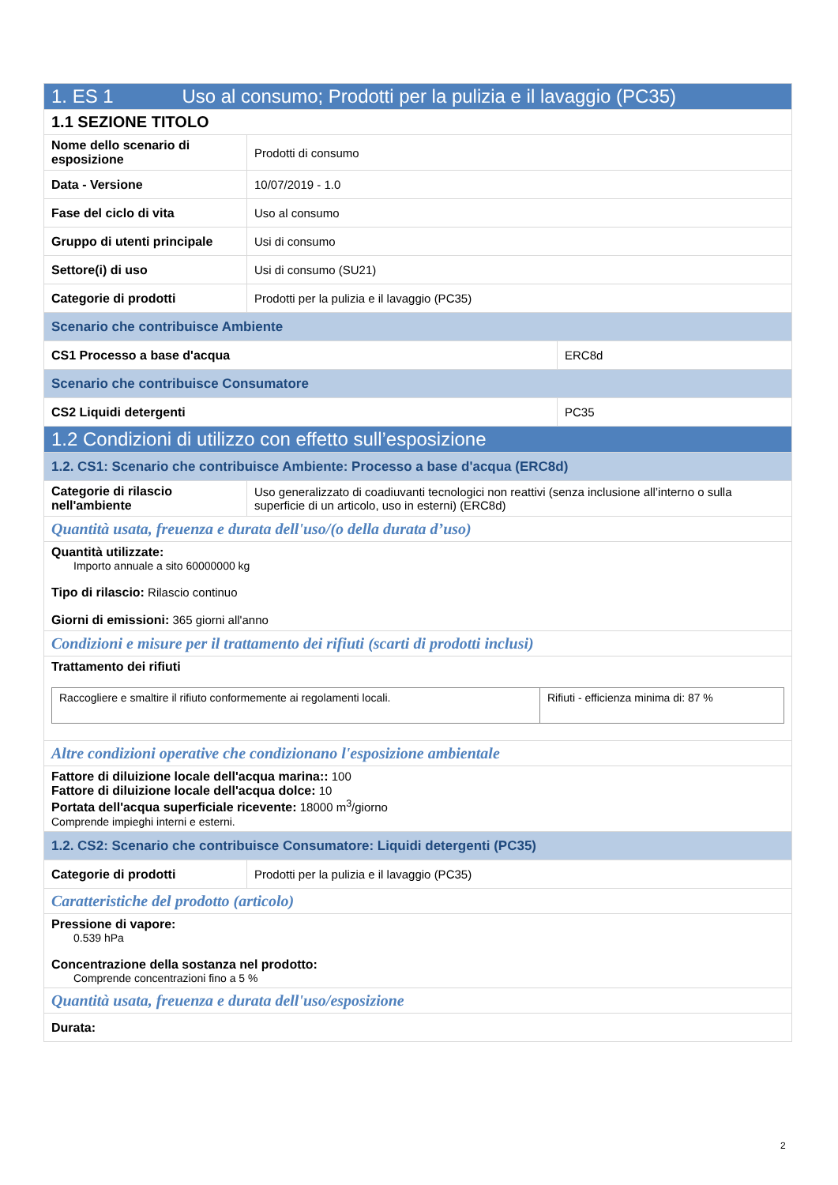| 1. ES 1 Uso al consumo; Prodotti per la pulizia e il lavaggio (PC35) | | |
| 1.1 SEZIONE TITOLO | | |
| Nome dello scenario di esposizione | Prodotti di consumo | |
| Data - Versione | 10/07/2019 - 1.0 | |
| Fase del ciclo di vita | Uso al consumo | |
| Gruppo di utenti principale | Usi di consumo | |
| Settore(i) di uso | Usi di consumo (SU21) | |
| Categorie di prodotti | Prodotti per la pulizia e il lavaggio (PC35) | |
| Scenario che contribuisce Ambiente | | |
| CS1 Processo a base d'acqua | | ERC8d |
| Scenario che contribuisce Consumatore | | |
| CS2 Liquidi detergenti | | PC35 |
| 1.2 Condizioni di utilizzo con effetto sull’esposizione | | |
| 1.2. CS1: Scenario che contribuisce Ambiente: Processo a base d'acqua (ERC8d) | | |
| Categorie di rilascio nell'ambiente | Uso generalizzato di coadiuvanti tecnologici non reattivi (senza inclusione all’interno o sulla superficie di un articolo, uso in esterni) (ERC8d) | |
| Quantità usata, freuenza e durata dell'uso/(o della durata d’uso) | | |
| Quantità utilizzate: Importo annuale a sito 60000000 kg Tipo di rilascio: Rilascio continuo Giorni di emissioni: 365 giorni all'anno | | |
| Condizioni e misure per il trattamento dei rifiuti (scarti di prodotti inclusi) | | |
| Trattamento dei rifiuti / Raccogliere e smaltire il rifiuto conformemente ai regolamenti locali. / Rifiuti - efficienza minima di: 87 % / | | |
| Altre condizioni operative che condizionano l'esposizione ambientale | | |
| Fattore di diluizione locale dell'acqua marina:: 100 Fattore di diluizione locale dell'acqua dolce: 10 Portata dell'acqua superficiale ricevente: 18000 m<sup>3</sup>/giorno Comprende impieghi interni e esterni. | | |
| 1.2. CS2: Scenario che contribuisce Consumatore: Liquidi detergenti (PC35) | | |
| Categorie di prodotti | Prodotti per la pulizia e il lavaggio (PC35) | |
| Caratteristiche del prodotto (articolo) | | |
| Pressione di vapore: 0.539 hPa Concentrazione della sostanza nel prodotto: Comprende concentrazioni fino a 5 % | | |
| Quantità usata, freuenza e durata dell'uso/esposizione | | |
| Durata: | | |
2